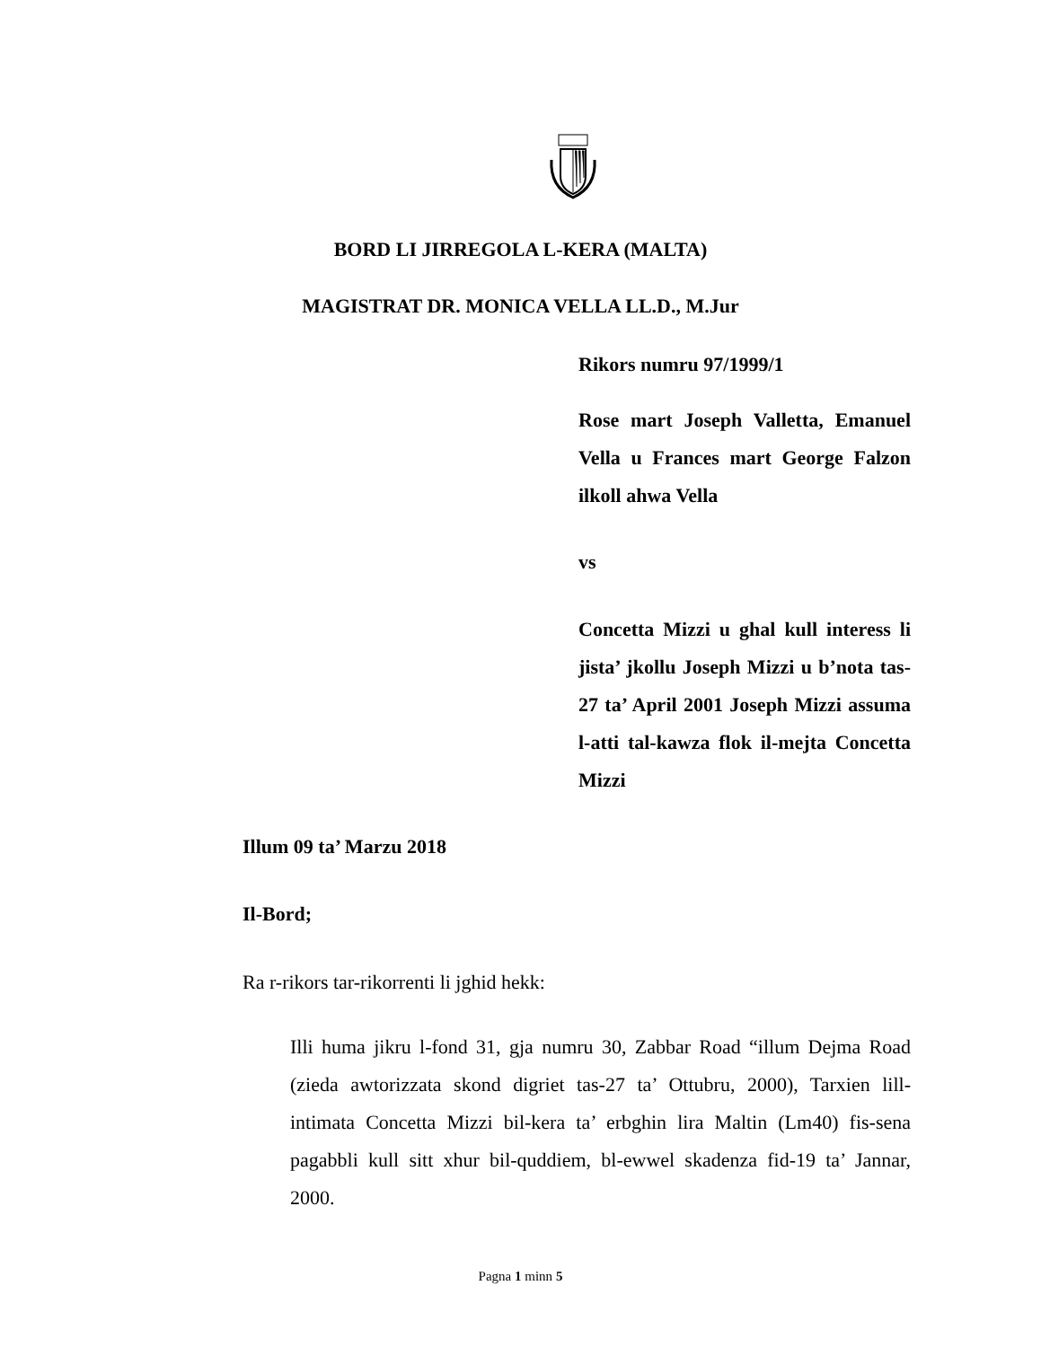BORD LI JIRREGOLA L-KERA (MALTA)
MAGISTRAT DR. MONICA VELLA LL.D., M.Jur
Rikors numru 97/1999/1
Rose mart Joseph Valletta, Emanuel Vella u Frances mart George Falzon ilkoll ahwa Vella
vs
Concetta Mizzi u ghal kull interess li jista’ jkollu Joseph Mizzi u b’nota tas-27 ta’ April 2001 Joseph Mizzi assuma l-atti tal-kawza flok il-mejta Concetta Mizzi
Illum 09 ta’ Marzu 2018
Il-Bord;
Ra r-rikors tar-rikorrenti li jghid hekk:
Illi huma jikru l-fond 31, gja numru 30, Zabbar Road “illum Dejma Road (zieda awtorizzata skond digriet tas-27 ta’ Ottubru, 2000), Tarxien lill-intimata Concetta Mizzi bil-kera ta’ erbghin lira Maltin (Lm40) fis-sena pagabbli kull sitt xhur bil-quddiem, bl-ewwel skadenza fid-19 ta’ Jannar, 2000.
Pagna 1 minn 5